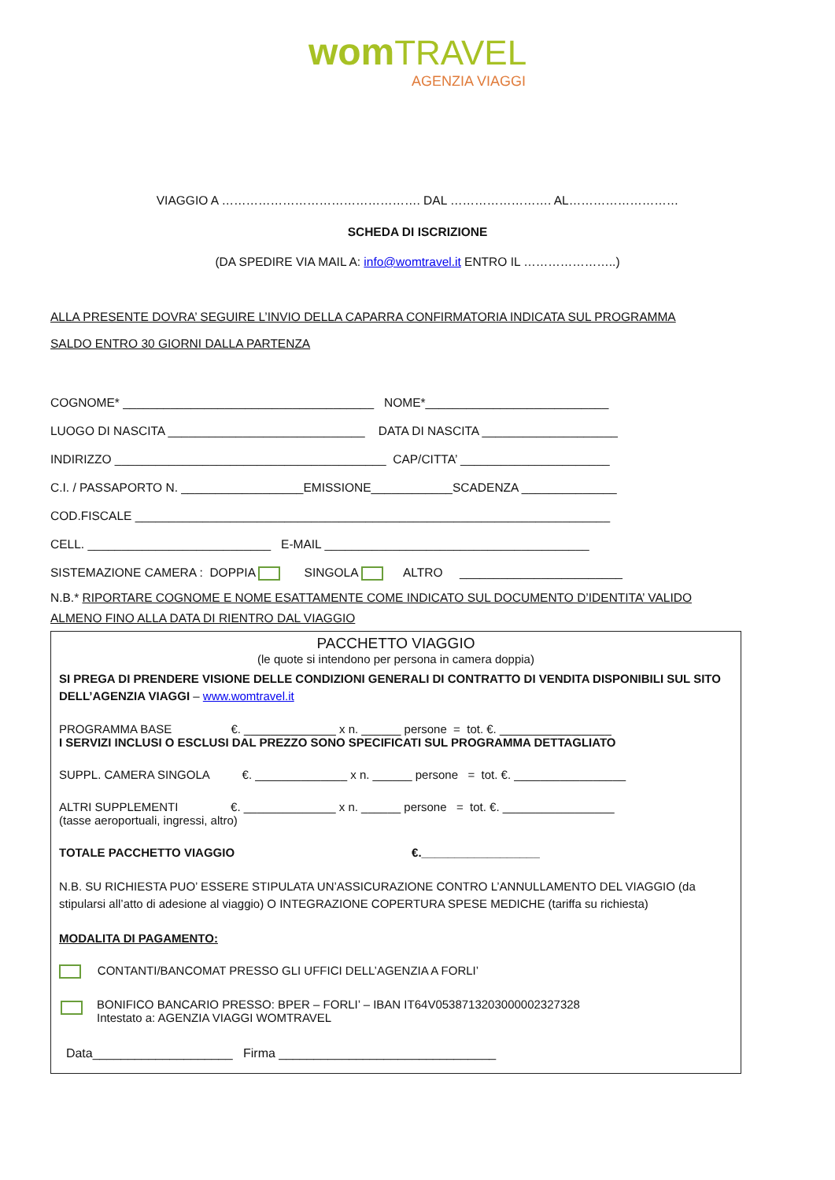wom TRAVEL
AGENZIA VIAGGI
VIAGGIO A …………………………………………. DAL ……………………. AL………………………
SCHEDA DI ISCRIZIONE
(DA SPEDIRE VIA MAIL A: info@womtravel.it ENTRO IL …………………..)
ALLA PRESENTE DOVRA’ SEGUIRE L’INVIO DELLA CAPARRA CONFIRMATORIA INDICATA SUL PROGRAMMA
SALDO ENTRO 30 GIORNI DALLA PARTENZA
COGNOME* _____________________________________ NOME*___________________________
LUOGO DI NASCITA _____________________________ DATA DI NASCITA ____________________
INDIRIZZO ________________________________________ CAP/CITTA’ ______________________
C.I. / PASSAPORTO N. __________________EMISSIONE____________SCADENZA ______________
COD.FISCALE ______________________________________________________________________
CELL. ___________________________ E-MAIL _______________________________________
SISTEMAZIONE CAMERA : DOPPIA SINGOLA ALTRO ________________________
N.B.* RIPORTARE COGNOME E NOME ESATTAMENTE COME INDICATO SUL DOCUMENTO D’IDENTITA’ VALIDO
ALMENO FINO ALLA DATA DI RIENTRO DAL VIAGGIO
PACCHETTO VIAGGIO
(le quote si intendono per persona in camera doppia)
SI PREGA DI PRENDERE VISIONE DELLE CONDIZIONI GENERALI DI CONTRATTO DI VENDITA DISPONIBILI SUL SITO DELL’AGENZIA VIAGGI – www.womtravel.it
PROGRAMMA BASE €. ______________ x n. ______ persone = tot. €. _________________
I SERVIZI INCLUSI O ESCLUSI DAL PREZZO SONO SPECIFICATI SUL PROGRAMMA DETTAGLIATO
SUPPL. CAMERA SINGOLA €. ______________ x n. ______ persone = tot. €. _________________
ALTRI SUPPLEMENTI €. ______________ x n. ______ persone = tot. €. _________________
(tasse aeroportuali, ingressi, altro)
TOTALE PACCHETTO VIAGGIO €.__________________
N.B. SU RICHIESTA PUO’ ESSERE STIPULATA UN’ASSICURAZIONE CONTRO L’ANNULLAMENTO DEL VIAGGIO (da stipularsi all’atto di adesione al viaggio) O INTEGRAZIONE COPERTURA SPESE MEDICHE (tariffa su richiesta)
MODALITA DI PAGAMENTO:
CONTANTI/BANCOMAT PRESSO GLI UFFICI DELL’AGENZIA A FORLI’
BONIFICO BANCARIO PRESSO: BPER – FORLI’ – IBAN IT64V0538713203000002327328
Intestato a: AGENZIA VIAGGI WOMTRAVEL
Data____________________ Firma _______________________________